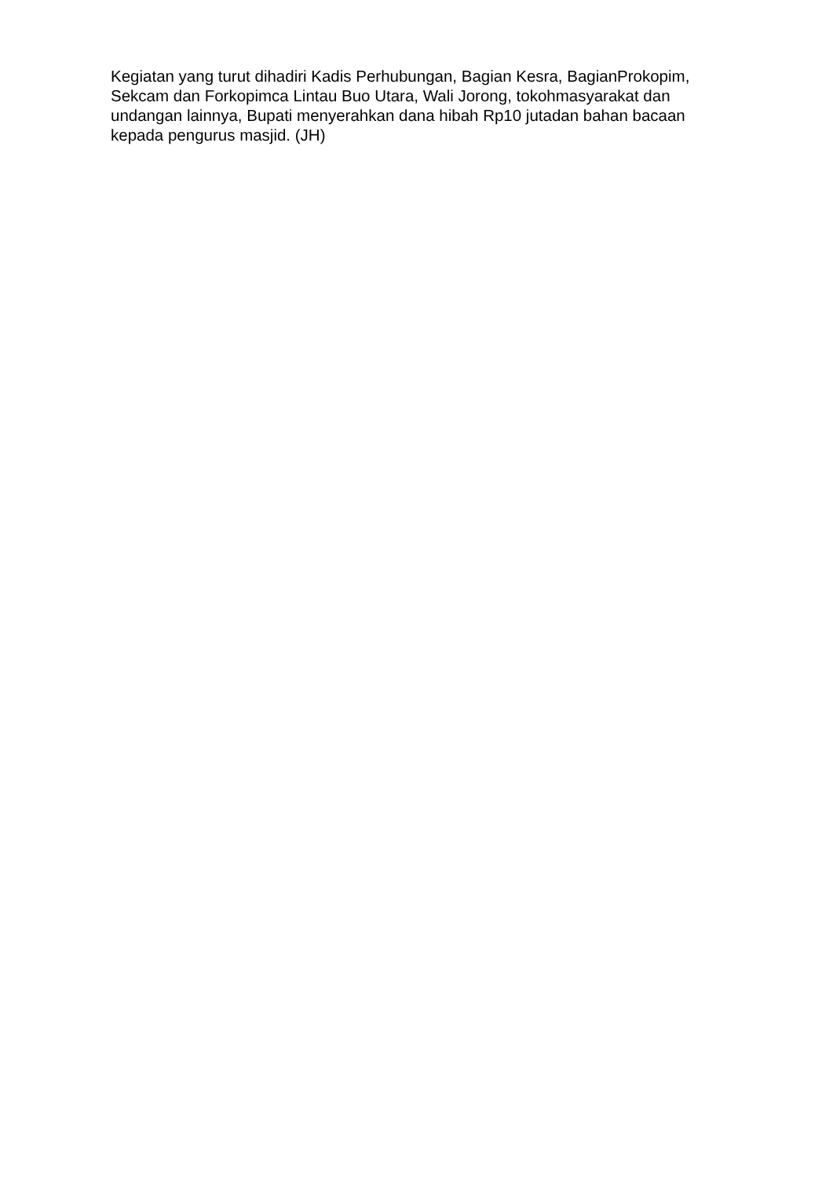Kegiatan yang turut dihadiri Kadis Perhubungan, Bagian Kesra, BagianProkopim,
Sekcam dan Forkopimca Lintau Buo Utara, Wali Jorong, tokohmasyarakat dan
undangan lainnya, Bupati menyerahkan dana hibah Rp10 jutadan bahan bacaan
kepada pengurus masjid. (JH)